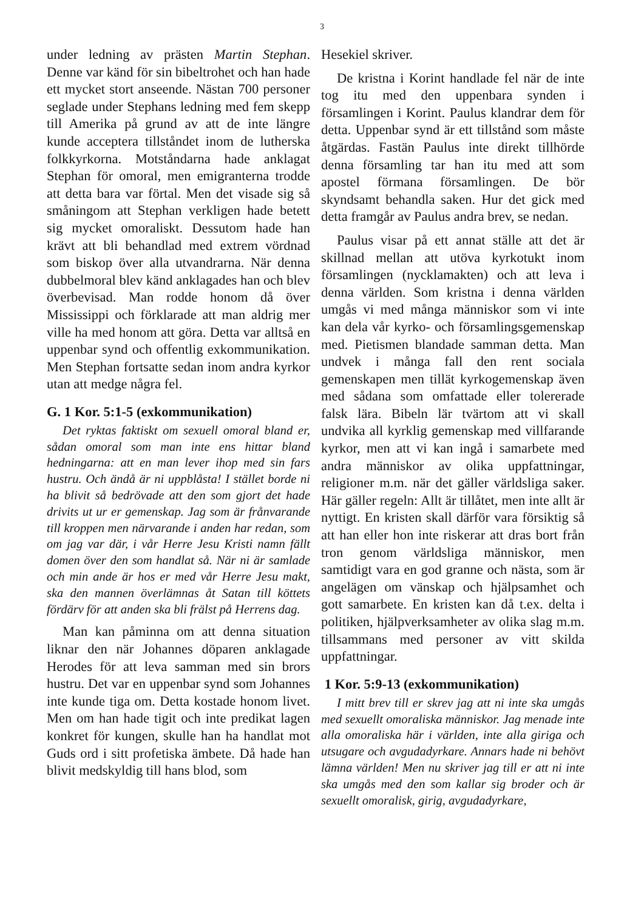3
under ledning av prästen Martin Stephan. Denne var känd för sin bibeltrohet och han hade ett mycket stort anseende. Nästan 700 personer seglade under Stephans ledning med fem skepp till Amerika på grund av att de inte längre kunde acceptera tillståndet inom de lutherska folkkyrkorna. Motståndarna hade anklagat Stephan för omoral, men emigranterna trodde att detta bara var förtal. Men det visade sig så småningom att Stephan verkligen hade betett sig mycket omoraliskt. Dessutom hade han krävt att bli behandlad med extrem vördnad som biskop över alla utvandrarna. När denna dubbelmoral blev känd anklagades han och blev överbevisad. Man rodde honom då över Mississippi och förklarade att man aldrig mer ville ha med honom att göra. Detta var alltså en uppenbar synd och offentlig exkommunikation. Men Stephan fortsatte sedan inom andra kyrkor utan att medge några fel.
G. 1 Kor. 5:1-5 (exkommunikation)
Det ryktas faktiskt om sexuell omoral bland er, sådan omoral som man inte ens hittar bland hedningarna: att en man lever ihop med sin fars hustru. Och ändå är ni uppblåsta! I stället borde ni ha blivit så bedrövade att den som gjort det hade drivits ut ur er gemenskap. Jag som är frånvarande till kroppen men närvarande i anden har redan, som om jag var där, i vår Herre Jesu Kristi namn fällt domen över den som handlat så. När ni är samlade och min ande är hos er med vår Herre Jesu makt, ska den mannen överlämnas åt Satan till köttets fördärv för att anden ska bli frälst på Herrens dag.
Man kan påminna om att denna situation liknar den när Johannes döparen anklagade Herodes för att leva samman med sin brors hustru. Det var en uppenbar synd som Johannes inte kunde tiga om. Detta kostade honom livet. Men om han hade tigit och inte predikat lagen konkret för kungen, skulle han ha handlat mot Guds ord i sitt profetiska ämbete. Då hade han blivit medskyldig till hans blod, som
Hesekiel skriver.
De kristna i Korint handlade fel när de inte tog itu med den uppenbara synden i församlingen i Korint. Paulus klandrar dem för detta. Uppenbar synd är ett tillstånd som måste åtgärdas. Fastän Paulus inte direkt tillhörde denna församling tar han itu med att som apostel förmana församlingen. De bör skyndsamt behandla saken. Hur det gick med detta framgår av Paulus andra brev, se nedan.
Paulus visar på ett annat ställe att det är skillnad mellan att utöva kyrkotukt inom församlingen (nycklamakten) och att leva i denna världen. Som kristna i denna världen umgås vi med många människor som vi inte kan dela vår kyrko- och församlingsgemenskap med. Pietismen blandade samman detta. Man undvek i många fall den rent sociala gemenskapen men tillät kyrkogemenskap även med sådana som omfattade eller tolererade falsk lära. Bibeln lär tvärtom att vi skall undvika all kyrklig gemenskap med villfarande kyrkor, men att vi kan ingå i samarbete med andra människor av olika uppfattningar, religioner m.m. när det gäller världsliga saker. Här gäller regeln: Allt är tillåtet, men inte allt är nyttigt. En kristen skall därför vara försiktig så att han eller hon inte riskerar att dras bort från tron genom världsliga människor, men samtidigt vara en god granne och nästa, som är angelägen om vänskap och hjälpsamhet och gott samarbete. En kristen kan då t.ex. delta i politiken, hjälpverksamheter av olika slag m.m. tillsammans med personer av vitt skilda uppfattningar.
1 Kor. 5:9-13 (exkommunikation)
I mitt brev till er skrev jag att ni inte ska umgås med sexuellt omoraliska människor. Jag menade inte alla omoraliska här i världen, inte alla giriga och utsugare och avgudadyrkare. Annars hade ni behövt lämna världen! Men nu skriver jag till er att ni inte ska umgås med den som kallar sig broder och är sexuellt omoralisk, girig, avgudadyrkare,